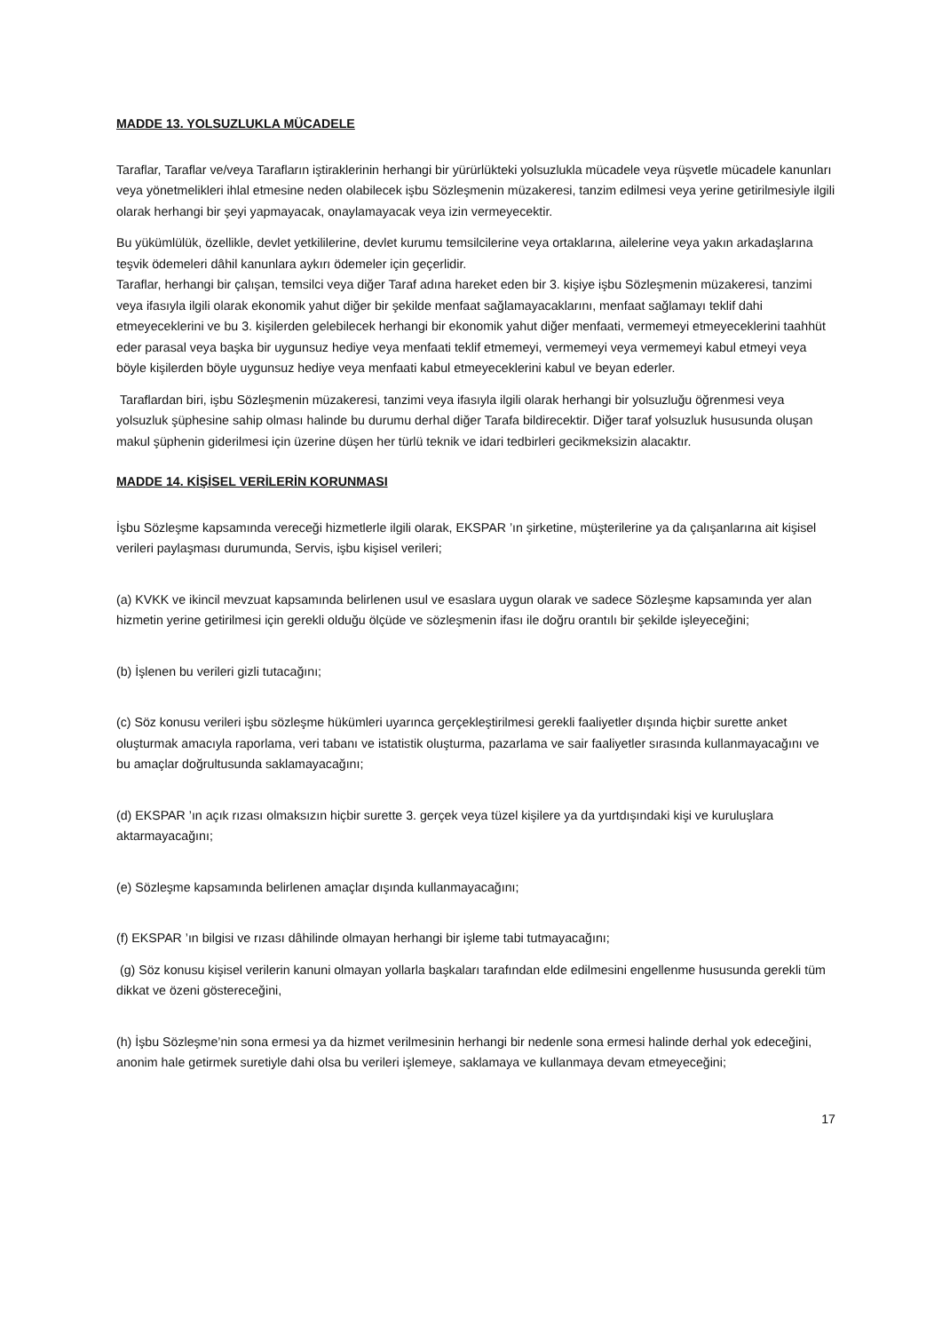MADDE 13. YOLSUZLUKLA MÜCADELE
Taraflar, Taraflar ve/veya Tarafların iştiraklerinin herhangi bir yürürlükteki yolsuzlukla mücadele veya rüşvetle mücadele kanunları veya yönetmelikleri ihlal etmesine neden olabilecek işbu Sözleşmenin müzakeresi, tanzim edilmesi veya yerine getirilmesiyle ilgili olarak herhangi bir şeyi yapmayacak, onaylamayacak veya izin vermeyecektir.
Bu yükümlülük, özellikle, devlet yetkililerine, devlet kurumu temsilcilerine veya ortaklarına, ailelerine veya yakın arkadaşlarına teşvik ödemeleri dâhil kanunlara aykırı ödemeler için geçerlidir.
Taraflar, herhangi bir çalışan, temsilci veya diğer Taraf adına hareket eden bir 3. kişiye işbu Sözleşmenin müzakeresi, tanzimi veya ifasıyla ilgili olarak ekonomik yahut diğer bir şekilde menfaat sağlamayacaklarını, menfaat sağlamayı teklif dahi etmeyeceklerini ve bu 3. kişilerden gelebilecek herhangi bir ekonomik yahut diğer menfaati, vermemeyi etmeyeceklerini taahhüt eder parasal veya başka bir uygunsuz hediye veya menfaati teklif etmemeyi, vermemeyi veya vermemeyi kabul etmeyi veya böyle kişilerden böyle uygunsuz hediye veya menfaati kabul etmeyeceklerini kabul ve beyan ederler.
Taraflardan biri, işbu Sözleşmenin müzakeresi, tanzimi veya ifasıyla ilgili olarak herhangi bir yolsuzluğu öğrenmesi veya yolsuzluk şüphesine sahip olması halinde bu durumu derhal diğer Tarafa bildirecektir. Diğer taraf yolsuzluk hususunda oluşan makul şüphenin giderilmesi için üzerine düşen her türlü teknik ve idari tedbirleri gecikmeksizin alacaktır.
MADDE 14. KİŞİSEL VERİLERİN KORUNMASI
İşbu Sözleşme kapsamında vereceği hizmetlerle ilgili olarak, EKSPAR ’ın şirketine, müşterilerine ya da çalışanlarına ait kişisel verileri paylaşması durumunda, Servis, işbu kişisel verileri;
(a) KVKK ve ikincil mevzuat kapsamında belirlenen usul ve esaslara uygun olarak ve sadece Sözleşme kapsamında yer alan hizmetin yerine getirilmesi için gerekli olduğu ölçüde ve sözleşmenin ifası ile doğru orantılı bir şekilde işleyeceğini;
(b) İşlenen bu verileri gizli tutacağını;
(c) Söz konusu verileri işbu sözleşme hükümleri uyarınca gerçekleştirilmesi gerekli faaliyetler dışında hiçbir surette anket oluşturmak amacıyla raporlama, veri tabanı ve istatistik oluşturma, pazarlama ve sair faaliyetler sırasında kullanmayacağını ve bu amaçlar doğrultusunda saklamayacağını;
(d) EKSPAR ’ın açık rızası olmaksızın hiçbir surette 3. gerçek veya tüzel kişilere ya da yurtdışındaki kişi ve kuruluşlara aktarmayacağını;
(e) Sözleşme kapsamında belirlenen amaçlar dışında kullanmayacağını;
(f) EKSPAR ’ın bilgisi ve rızası dâhilinde olmayan herhangi bir işleme tabi tutmayacağını;
(g) Söz konusu kişisel verilerin kanuni olmayan yollarla başkaları tarafından elde edilmesini engellenme hususunda gerekli tüm dikkat ve özeni göstereceğini,
(h) İşbu Sözleşme’nin sona ermesi ya da hizmet verilmesinin herhangi bir nedenle sona ermesi halinde derhal yok edeceğini, anonim hale getirmek suretiyle dahi olsa bu verileri işlemeye, saklamaya ve kullanmaya devam etmeyeceğini;
17